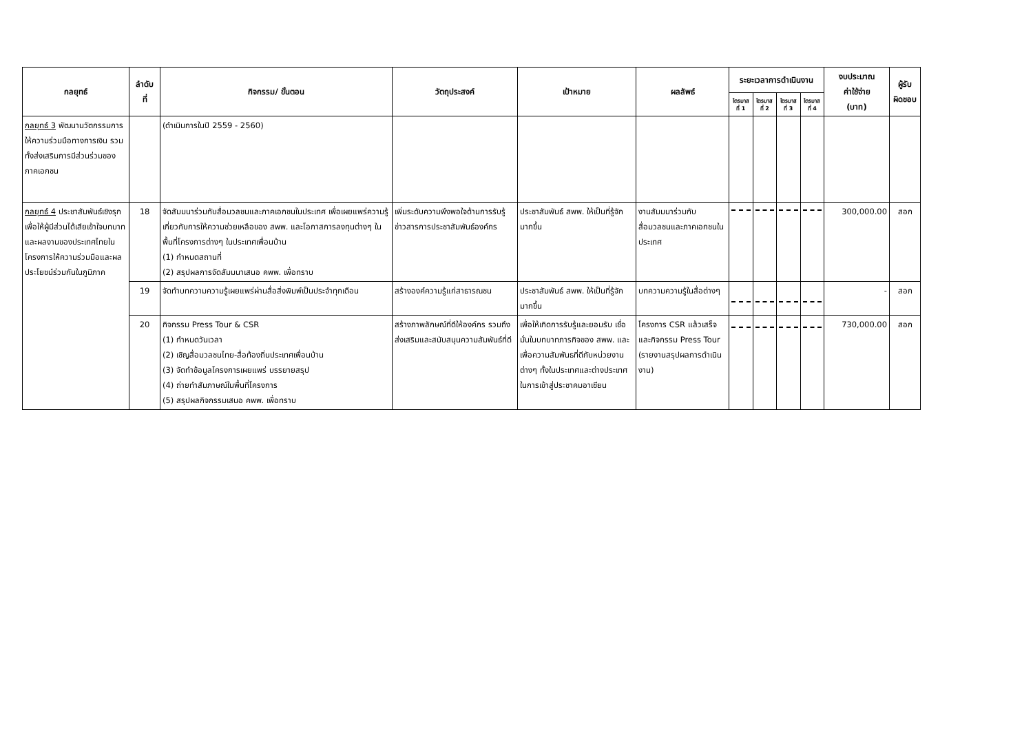| กลยุทธ์ | ลำดับ ที่ | กิจกรรม/ ขั้นตอน | วัตถุประสงค์ | เป้าหมาย | ผลลัพธ์ | ระยะเวลาการดำเนินงาน | | | | งบประมาณ ค่าใช้จ่าย (บาท) | ผู้รับ ผิดชอบ |
| --- | --- | --- | --- | --- | --- | --- | --- | --- | --- | --- | --- |
| | | | | | | ไตรมาส ที่ 1 | ไตรมาส ที่ 2 | ไตรมาส ที่ 3 | ไตรมาส ที่ 4 | | |
| กลยุทธ์ 3 พัฒนานวัตกรรมการให้ความร่วมมือทางการเงิน รวมทั้งส่งเสริมการมีส่วนร่วมของภาคเอกชน | | (ดำเนินการในปี 2559 - 2560) | | | | | | | | | |
| กลยุทธ์ 4 ประชาสัมพันธ์เชิงรุก เพื่อให้ผู้มีส่วนได้เสียเข้าใจบทบาทและผลงานของประเทศไทยในโครงการให้ความร่วมมือและผลประโยชน์ร่วมกันในภูมิภาค | 18 | จัดสัมมนาร่วมกับสื่อมวลชนและภาคเอกชนในประเทศ เพื่อเผยแพร่ความรู้เกี่ยวกับการให้ความช่วยเหลือของ สพพ. และโอกาสการลงทุนต่างๆ ในพื้นที่โครงการต่างๆ ในประเทศเพื่อนบ้าน (1) กำหนดสถานที่ (2) สรุปผลการจัดสัมมนาเสนอ คพพ. เพื่อทราบ | เพิ่มระดับความพึงพอใจด้านการรับรู้ข่าวสารการประชาสัมพันธ์องค์กร | ประชาสัมพันธ์ สพพ. ให้เป็นที่รู้จักมากขึ้น | งานสัมมนาร่วมกับสื่อมวลชนและภาคเอกชนในประเทศ | | | | | 300,000.00 | สอก |
| | 19 | จัดทำบทความความรู้เผยแพร่ผ่านสื่อสิ่งพิมพ์เป็นประจำทุกเดือน | สร้างองค์ความรู้แก่สาธารณชน | ประชาสัมพันธ์ สพพ. ให้เป็นที่รู้จักมากขึ้น | บทความความรู้ในสื่อต่างๆ | | | | | - | สอก |
| | 20 | กิจกรรม Press Tour & CSR (1) กำหนดวันเวลา (2) เชิญสื่อมวลชนไทย-สื่อท้องถิ่นประเทศเพื่อนบ้าน (3) จัดทำข้อมูลโครงการเผยแพร่ บรรยายสรุป (4) ถ่ายทำสัมภาษณ์ในพื้นที่โครงการ (5) สรุปผลกิจกรรมเสนอ คพพ. เพื่อทราบ | สร้างภาพลักษณ์ที่ดีให้องค์กร รวมถึงส่งเสริมและสนับสนุนความสัมพันธ์ที่ดี | เพื่อให้เกิดการรับรู้และยอมรับ เชื่อมั่นในบทบาทภารกิจของ สพพ. และเพื่อความสัมพันธที่ดีกับหน่วยงานต่างๆ ทั้งในประเทศและต่างประเทศในการเข้าสู่ประชาคมอาเซียน | โครงการ CSR แล้วเสร็จและกิจกรรม Press Tour (รายงานสรุปผลการดำเนินงาน) | | | | | 730,000.00 | สอก |